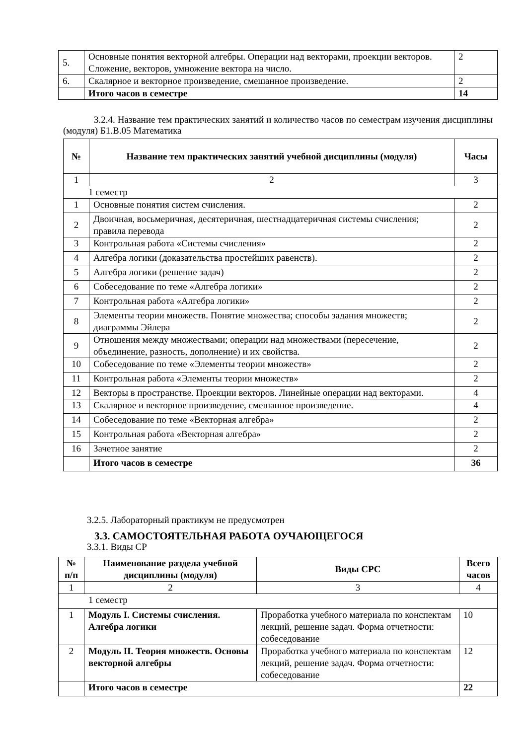| 5. | Основные понятия векторной алгебры. Операции над векторами, проекции векторов. Сложение, векторов, умножение вектора на число. | 2 |
| 6. | Скалярное и векторное произведение, смешанное произведение. | 2 |
| | Итого часов в семестре | 14 |
3.2.4. Название тем практических занятий и количество часов по семестрам изучения дисциплины (модуля) Б1.В.05 Математика
| № | Название тем практических занятий учебной дисциплины (модуля) | Часы |
| --- | --- | --- |
| 1 | 2 | 3 |
| 1 семестр | | |
| 1 | Основные понятия систем счисления. | 2 |
| 2 | Двоичная, восьмеричная, десятеричная, шестнадцатеричная системы счисления; правила перевода | 2 |
| 3 | Контрольная работа «Системы счисления» | 2 |
| 4 | Алгебра логики (доказательства простейших равенств). | 2 |
| 5 | Алгебра логики (решение задач) | 2 |
| 6 | Собеседование по теме «Алгебра логики» | 2 |
| 7 | Контрольная работа «Алгебра логики» | 2 |
| 8 | Элементы теории множеств. Понятие множества; способы задания множеств; диаграммы Эйлера | 2 |
| 9 | Отношения между множествами; операции над множествами (пересечение, объединение, разность, дополнение) и их свойства. | 2 |
| 10 | Собеседование по теме «Элементы теории множеств» | 2 |
| 11 | Контрольная работа «Элементы теории множеств» | 2 |
| 12 | Векторы в пространстве. Проекции векторов. Линейные операции над векторами. | 4 |
| 13 | Скалярное и векторное произведение, смешанное произведение. | 4 |
| 14 | Собеседование по теме «Векторная алгебра» | 2 |
| 15 | Контрольная работа «Векторная алгебра» | 2 |
| 16 | Зачетное занятие | 2 |
| | Итого часов в семестре | 36 |
3.2.5. Лабораторный практикум не предусмотрен
3.3. САМОСТОЯТЕЛЬНАЯ РАБОТА ОУЧАЮЩЕГОСЯ
3.3.1. Виды СР
| № п/п | Наименование раздела учебной дисциплины (модуля) | Виды СРС | Всего часов |
| --- | --- | --- | --- |
| 1 | 2 | 3 | 4 |
| 1 семестр | | | |
| 1 | Модуль I. Системы счисления. Алгебра логики | Проработка учебного материала по конспектам лекций, решение задач. Форма отчетности: собеседование | 10 |
| 2 | Модуль II. Теория множеств. Основы векторной алгебры | Проработка учебного материала по конспектам лекций, решение задач. Форма отчетности: собеседование | 12 |
| | Итого часов в семестре | | 22 |